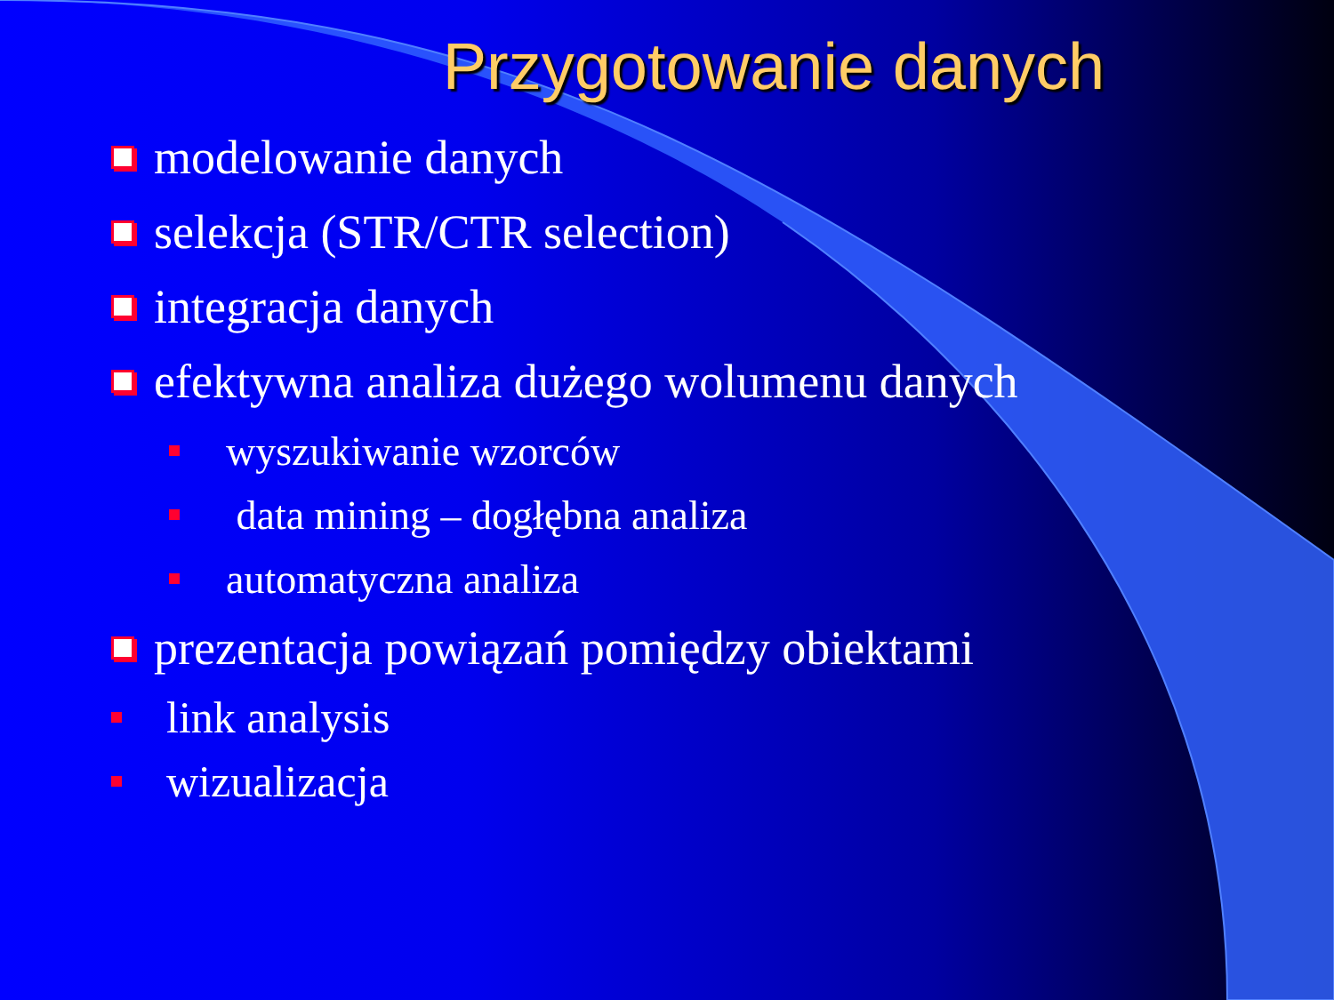Przygotowanie danych
modelowanie danych
selekcja (STR/CTR selection)
integracja danych
efektywna analiza dużego wolumenu danych
wyszukiwanie wzorców
data mining – dogłębna analiza
automatyczna analiza
prezentacja powiązań pomiędzy obiektami
link analysis
wizualizacja